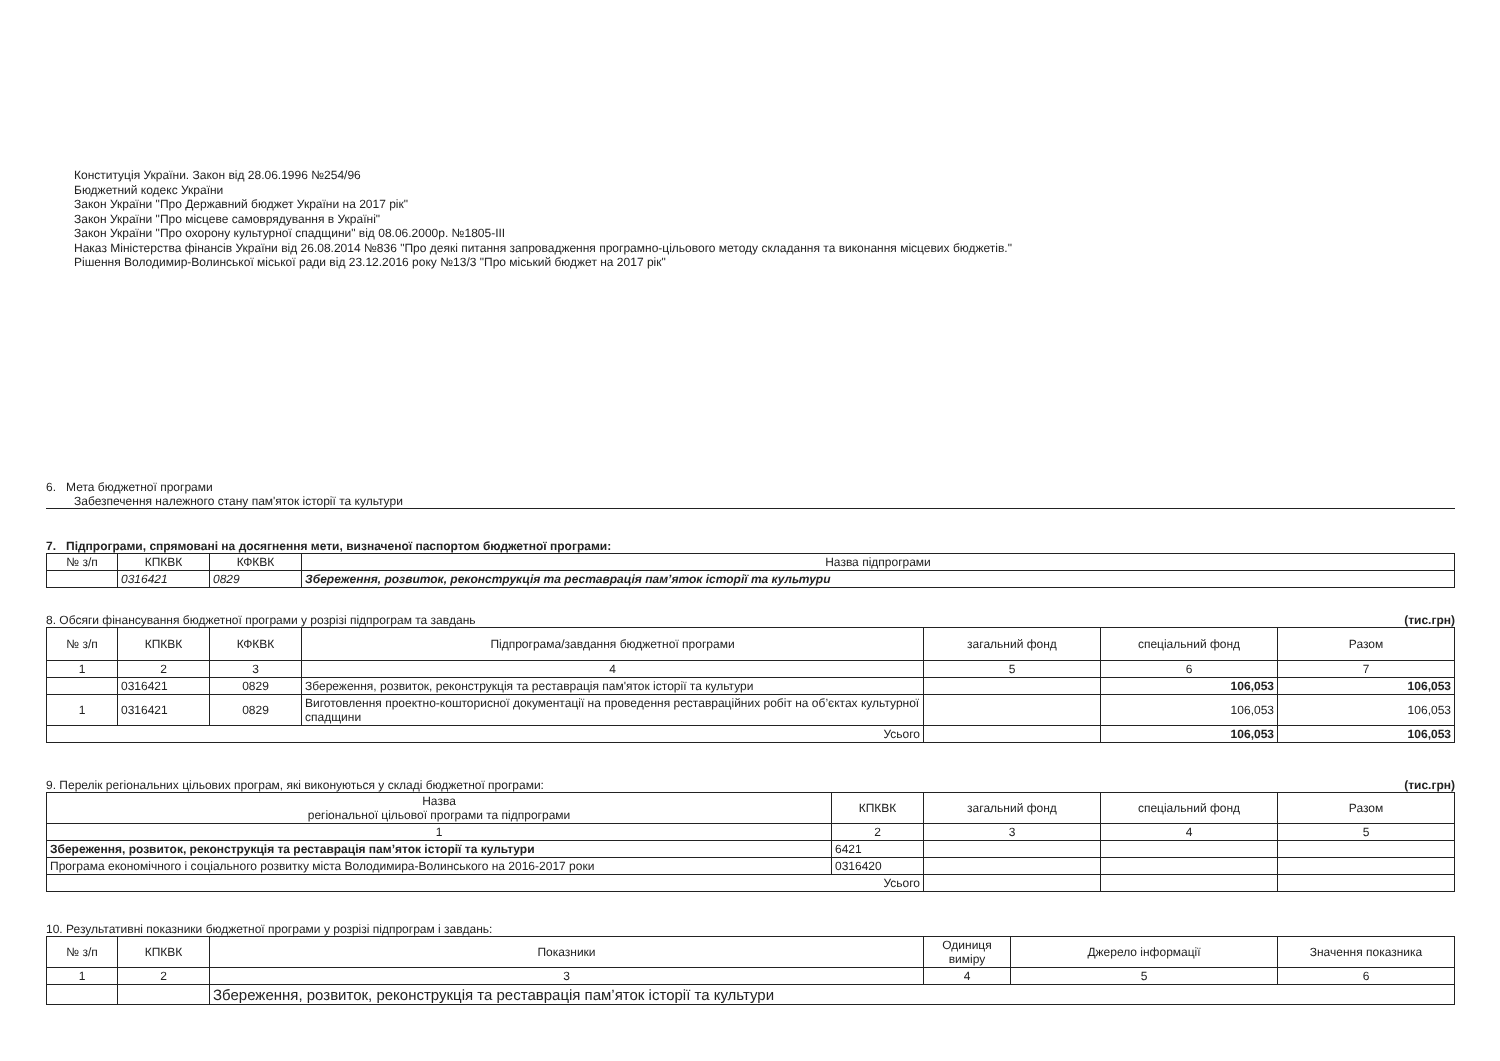Конституція України. Закон від 28.06.1996 №254/96
Бюджетний кодекс України
Закон України "Про Державний бюджет України на 2017 рік"
Закон України "Про місцеве самоврядування в Україні"
Закон України "Про охорону культурної спадщини" від 08.06.2000р. №1805-III
Наказ Міністерства фінансів України від 26.08.2014 №836 "Про деякі питання запровадження програмно-цільового методу складання та виконання місцевих бюджетів."
Рішення Володимир-Волинської міської ради від 23.12.2016 року №13/3 "Про міський бюджет на 2017 рік"
6. Мета бюджетної програми
Забезпечення належного стану пам'яток історії та культури
7. Підпрограми, спрямовані на досягнення мети, визначеної паспортом бюджетної програми:
| № з/п | КПКВК | КФКВК | Назва підпрограми |
| --- | --- | --- | --- |
| | 0316421 | 0829 | Збереження, розвиток, реконструкція та реставрація пам’яток історії та культури |
8. Обсяги фінансування бюджетної програми у розрізі підпрограм та завдань (тис.грн)
| № з/п | КПКВК | КФКВК | Підпрограма/завдання бюджетної програми | загальний фонд | спеціальний фонд | Разом |
| --- | --- | --- | --- | --- | --- | --- |
| 1 | 2 | 3 | 4 | 5 | 6 | 7 |
| | 0316421 | 0829 | Збереження, розвиток, реконструкція та реставрація пам'яток історії та культури | | 106,053 | 106,053 |
| 1 | 0316421 | 0829 | Виготовлення проектно-кошторисної документації на проведення реставраційних робіт на об’єктах культурної спадщини | | 106,053 | 106,053 |
| Усього | | | | | 106,053 | 106,053 |
9. Перелік регіональних цільових програм, які виконуються у складі бюджетної програми: (тис.грн)
| Назва регіональної цільової програми та підпрограми | КПКВК | загальний фонд | спеціальний фонд | Разом |
| --- | --- | --- | --- | --- |
| 1 | 2 | 3 | 4 | 5 |
| Збереження, розвиток, реконструкція та реставрація пам’яток історії та культури | 6421 | | | |
| Програма економічного і соціального розвитку міста Володимира-Волинського на 2016-2017 роки | 0316420 | | | |
| Усього | | | | |
10. Результативні показники бюджетної програми у розрізі підпрограм і завдань:
| № з/п | КПКВК | Показники | Одиниця виміру | Джерело інформації | Значення показника |
| --- | --- | --- | --- | --- | --- |
| 1 | 2 | 3 | 4 | 5 | 6 |
| | | Збереження, розвиток, реконструкція та реставрація пам’яток історії та культури | | | |